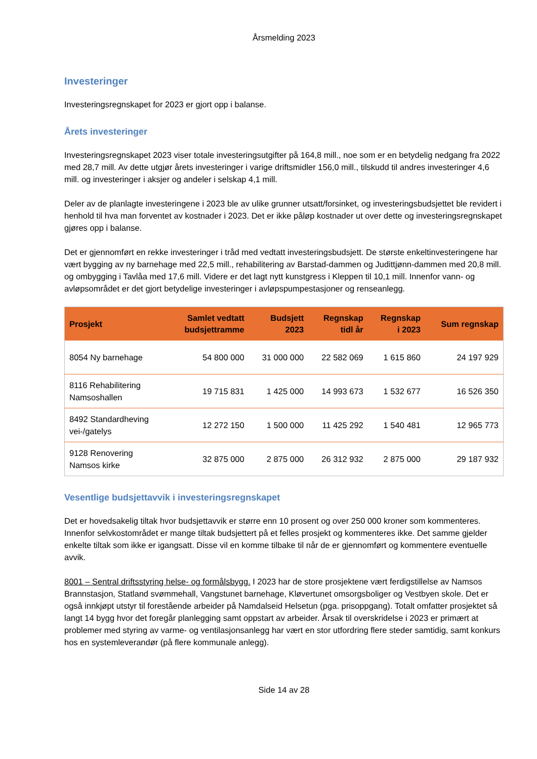Årsmelding 2023
Investeringer
Investeringsregnskapet for 2023 er gjort opp i balanse.
Årets investeringer
Investeringsregnskapet 2023 viser totale investeringsutgifter på 164,8 mill., noe som er en betydelig nedgang fra 2022 med 28,7 mill. Av dette utgjør årets investeringer i varige driftsmidler 156,0 mill., tilskudd til andres investeringer 4,6 mill. og investeringer i aksjer og andeler i selskap 4,1 mill.
Deler av de planlagte investeringene i 2023 ble av ulike grunner utsatt/forsinket, og investeringsbudsjettet ble revidert i henhold til hva man forventet av kostnader i 2023. Det er ikke påløp kostnader ut over dette og investeringsregnskapet gjøres opp i balanse.
Det er gjennomført en rekke investeringer i tråd med vedtatt investeringsbudsjett. De største enkeltinvesteringene har vært bygging av ny barnehage med 22,5 mill., rehabilitering av Barstad-dammen og Judittjønn-dammen med 20,8 mill. og ombygging i Tavlåa med 17,6 mill. Videre er det lagt nytt kunstgress i Kleppen til 10,1 mill. Innenfor vann- og avløpsområdet er det gjort betydelige investeringer i avløpspumpestasjoner og renseanlegg.
| Prosjekt | Samlet vedtatt budsjettramme | Budsjett 2023 | Regnskap tidl år | Regnskap i 2023 | Sum regnskap |
| --- | --- | --- | --- | --- | --- |
| 8054 Ny barnehage | 54 800 000 | 31 000 000 | 22 582 069 | 1 615 860 | 24 197 929 |
| 8116 Rehabilitering Namsoshallen | 19 715 831 | 1 425 000 | 14 993 673 | 1 532 677 | 16 526 350 |
| 8492 Standardheving vei-/gatelys | 12 272 150 | 1 500 000 | 11 425 292 | 1 540 481 | 12 965 773 |
| 9128 Renovering Namsos kirke | 32 875 000 | 2 875 000 | 26 312 932 | 2 875 000 | 29 187 932 |
Vesentlige budsjettavvik i investeringsregnskapet
Det er hovedsakelig tiltak hvor budsjettavvik er større enn 10 prosent og over 250 000 kroner som kommenteres. Innenfor selvkostområdet er mange tiltak budsjettert på et felles prosjekt og kommenteres ikke. Det samme gjelder enkelte tiltak som ikke er igangsatt. Disse vil en komme tilbake til når de er gjennomført og kommentere eventuelle avvik.
8001 – Sentral driftsstyring helse- og formålsbygg. I 2023 har de store prosjektene vært ferdigstillelse av Namsos Brannstasjon, Statland svømmehall, Vangstunet barnehage, Kløvertunet omsorgsboliger og Vestbyen skole. Det er også innkjøpt utstyr til forestående arbeider på Namdalseid Helsetun (pga. prisoppgang). Totalt omfatter prosjektet så langt 14 bygg hvor det foregår planlegging samt oppstart av arbeider. Årsak til overskridelse i 2023 er primært at problemer med styring av varme- og ventilasjonsanlegg har vært en stor utfordring flere steder samtidig, samt konkurs hos en systemleverandør (på flere kommunale anlegg).
Side 14 av 28